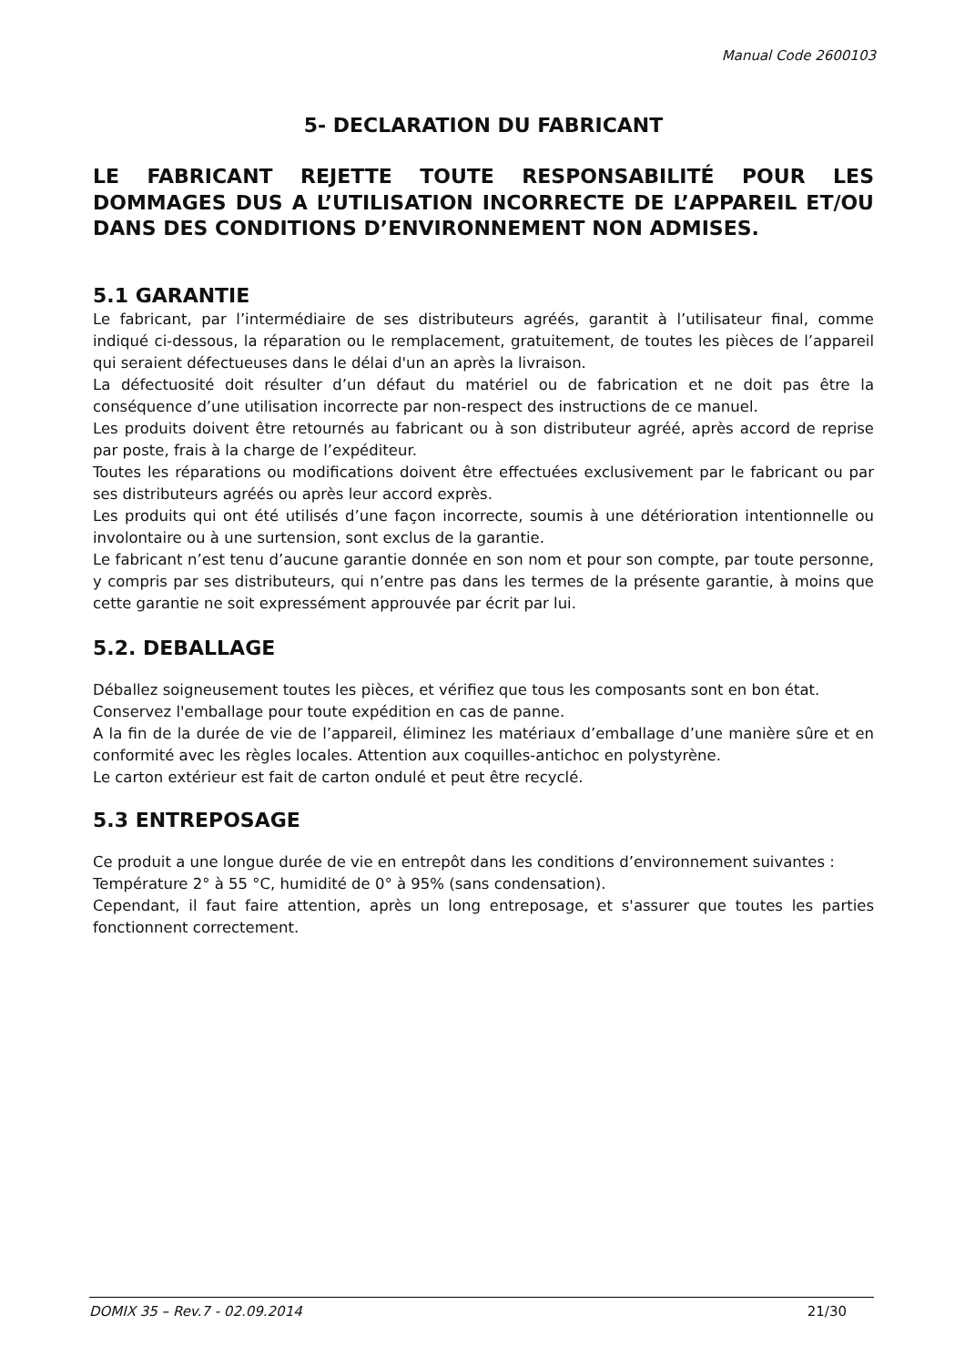Manual Code 2600103
5- DECLARATION DU FABRICANT
LE FABRICANT REJETTE TOUTE RESPONSABILITÉ POUR LES DOMMAGES DUS A L’UTILISATION INCORRECTE DE L’APPAREIL ET/OU DANS DES CONDITIONS D’ENVIRONNEMENT NON ADMISES.
5.1 GARANTIE
Le fabricant, par l’intermédiaire de ses distributeurs agréés, garantit à l’utilisateur final, comme indiqué ci-dessous, la réparation ou le remplacement, gratuitement, de toutes les pièces de l’appareil qui seraient défectueuses dans le délai d'un an après la livraison.
La défectuosité doit résulter d’un défaut du matériel ou de fabrication et ne doit pas être la conséquence d’une utilisation incorrecte par non-respect des instructions de ce manuel.
Les produits doivent être retournés au fabricant ou à son distributeur agréé, après accord de reprise par poste, frais à la charge de l’expéditeur.
Toutes les réparations ou modifications doivent être effectuées exclusivement par le fabricant ou par ses distributeurs agréés ou après leur accord exprès.
Les produits qui ont été utilisés d’une façon incorrecte, soumis à une détérioration intentionnelle ou involontaire ou à une surtension, sont exclus de la garantie.
Le fabricant n’est tenu d’aucune garantie donnée en son nom et pour son compte, par toute personne, y compris par ses distributeurs, qui n’entre pas dans les termes de la présente garantie, à moins que cette garantie ne soit expressément approuvée par écrit par lui.
5.2. DEBALLAGE
Déballez soigneusement toutes les pièces, et vérifiez que tous les composants sont en bon état.
Conservez l'emballage pour toute expédition en cas de panne.
A la fin de la durée de vie de l’appareil, éliminez les matériaux d’emballage d’une manière sûre et en conformité avec les règles locales. Attention aux coquilles-antichoc en polystyrène.
Le carton extérieur est fait de carton ondulé et peut être recyclé.
5.3 ENTREPOSAGE
Ce produit a une longue durée de vie en entrepôt dans les conditions d’environnement suivantes :
Température 2° à 55 °C, humidité de 0° à 95% (sans condensation).
Cependant, il faut faire attention, après un long entreposage, et s'assurer que toutes les parties fonctionnent correctement.
DOMIX 35 – Rev.7 - 02.09.2014 21/30